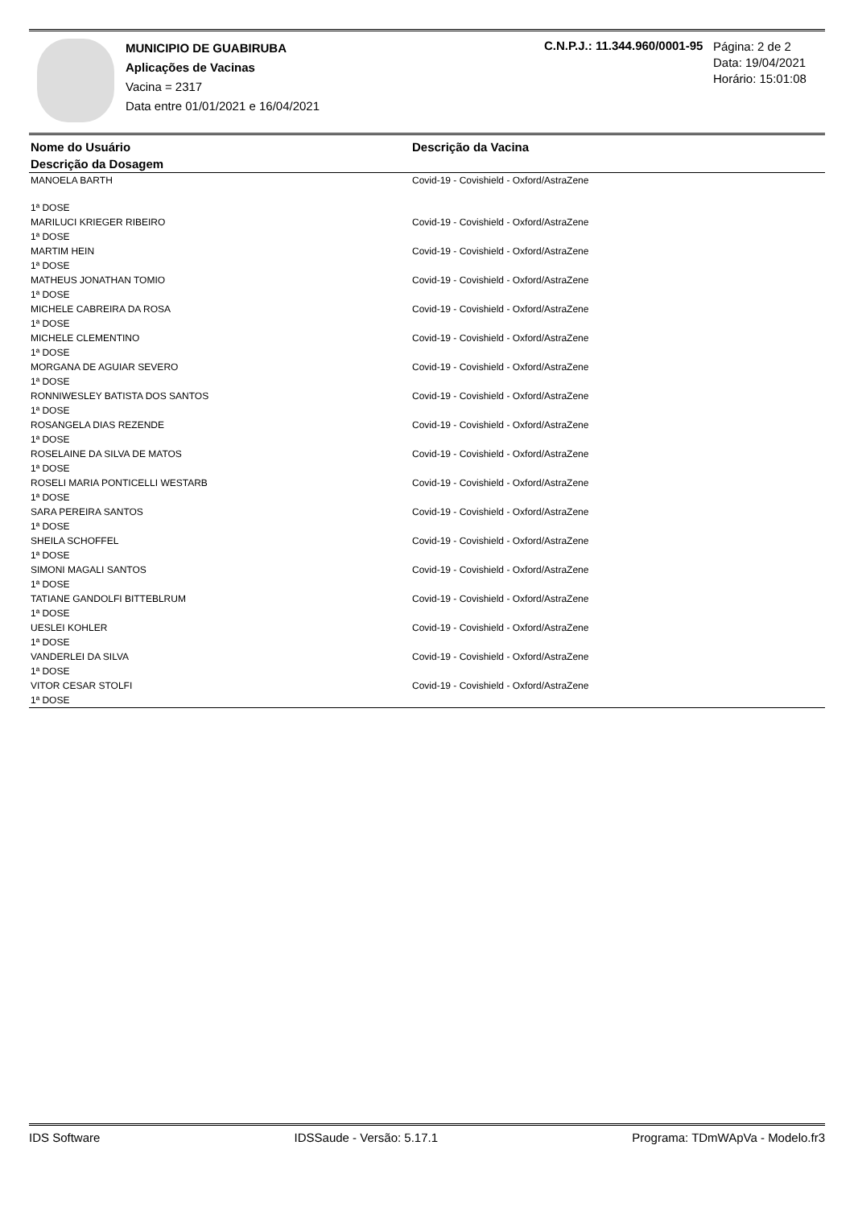MUNICIPIO DE GUABIRUBA
Aplicações de Vacinas
Vacina = 2317
Data entre 01/01/2021 e 16/04/2021
C.N.P.J.: 11.344.960/0001-95
Página: 2 de 2
Data: 19/04/2021
Horário: 15:01:08
| Nome do Usuário | Descrição da Vacina |
| --- | --- |
| Descrição da Dosagem | |
| MANOELA BARTH | Covid-19 - Covishield - Oxford/AstraZene |
| 1ª DOSE | |
| MARILUCI KRIEGER RIBEIRO 1ª DOSE | Covid-19 - Covishield - Oxford/AstraZene |
| MARTIM HEIN 1ª DOSE | Covid-19 - Covishield - Oxford/AstraZene |
| MATHEUS JONATHAN TOMIO 1ª DOSE | Covid-19 - Covishield - Oxford/AstraZene |
| MICHELE CABREIRA DA ROSA 1ª DOSE | Covid-19 - Covishield - Oxford/AstraZene |
| MICHELE CLEMENTINO 1ª DOSE | Covid-19 - Covishield - Oxford/AstraZene |
| MORGANA DE AGUIAR SEVERO 1ª DOSE | Covid-19 - Covishield - Oxford/AstraZene |
| RONNIWESLEY BATISTA DOS SANTOS 1ª DOSE | Covid-19 - Covishield - Oxford/AstraZene |
| ROSANGELA DIAS REZENDE 1ª DOSE | Covid-19 - Covishield - Oxford/AstraZene |
| ROSELAINE DA SILVA DE MATOS 1ª DOSE | Covid-19 - Covishield - Oxford/AstraZene |
| ROSELI MARIA PONTICELLI WESTARB 1ª DOSE | Covid-19 - Covishield - Oxford/AstraZene |
| SARA PEREIRA SANTOS 1ª DOSE | Covid-19 - Covishield - Oxford/AstraZene |
| SHEILA SCHOFFEL 1ª DOSE | Covid-19 - Covishield - Oxford/AstraZene |
| SIMONI MAGALI SANTOS 1ª DOSE | Covid-19 - Covishield - Oxford/AstraZene |
| TATIANE GANDOLFI BITTEBLRUM 1ª DOSE | Covid-19 - Covishield - Oxford/AstraZene |
| UESLEI KOHLER 1ª DOSE | Covid-19 - Covishield - Oxford/AstraZene |
| VANDERLEI DA SILVA 1ª DOSE | Covid-19 - Covishield - Oxford/AstraZene |
| VITOR CESAR STOLFI 1ª DOSE | Covid-19 - Covishield - Oxford/AstraZene |
IDS Software IDSSaude - Versão: 5.17.1 Programa: TDmWApVa - Modelo.fr3